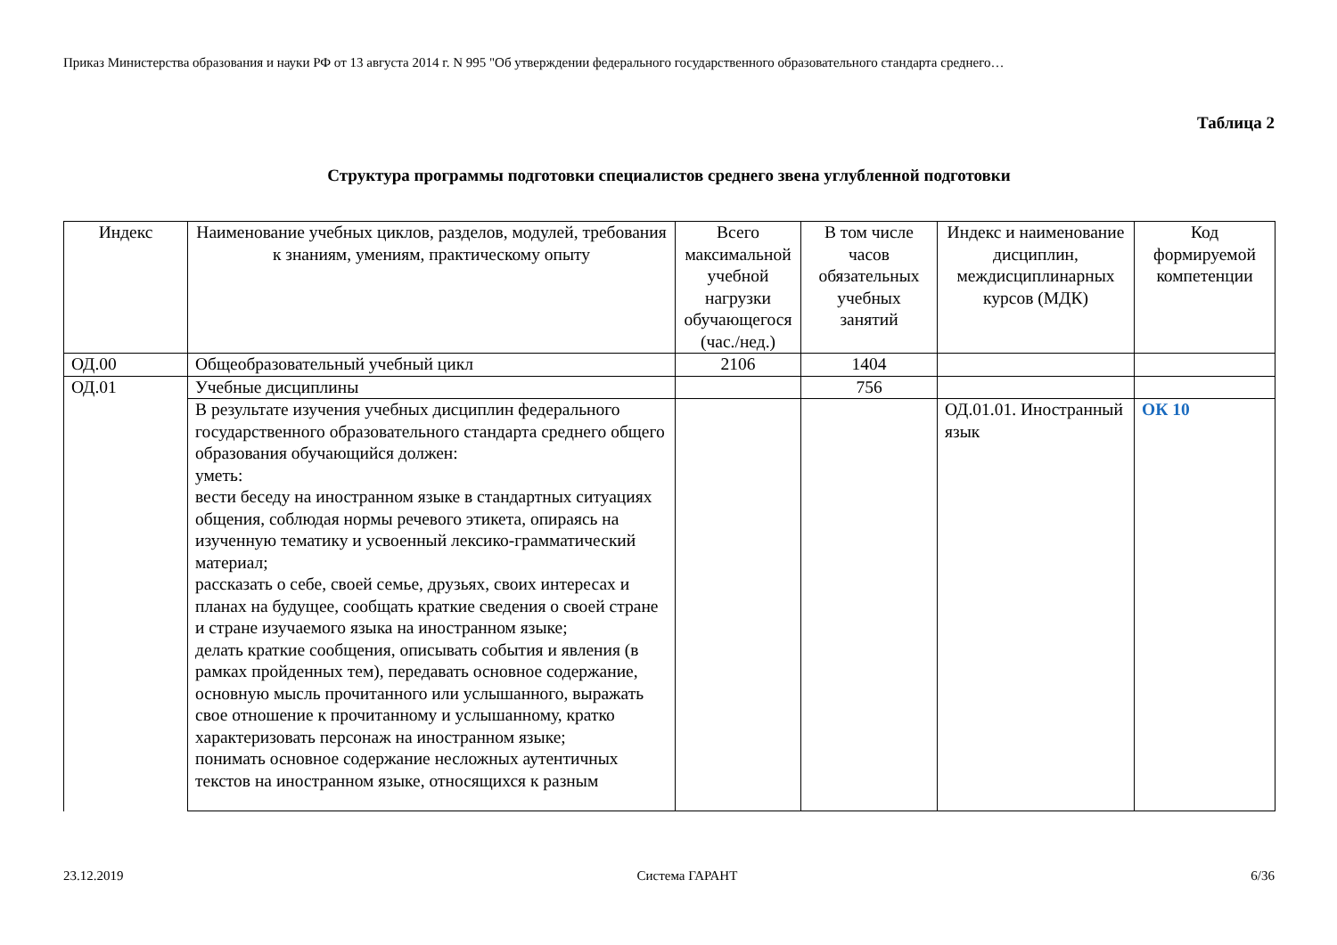Приказ Министерства образования и науки РФ от 13 августа 2014 г. N 995 "Об утверждении федерального государственного образовательного стандарта среднего…
Таблица 2
Структура программы подготовки специалистов среднего звена углубленной подготовки
| Индекс | Наименование учебных циклов, разделов, модулей, требования к знаниям, умениям, практическому опыту | Всего максимальной учебной нагрузки обучающегося (час./нед.) | В том числе часов обязательных учебных занятий | Индекс и наименование дисциплин, междисциплинарных курсов (МДК) | Код формируемой компетенции |
| --- | --- | --- | --- | --- | --- |
| ОД.00 | Общеобразовательный учебный цикл | 2106 | 1404 | | |
| ОД.01 | Учебные дисциплины | | 756 | | |
| | В результате изучения учебных дисциплин федерального государственного образовательного стандарта среднего общего образования обучающийся должен: уметь: вести беседу на иностранном языке в стандартных ситуациях общения, соблюдая нормы речевого этикета, опираясь на изученную тематику и усвоенный лексико-грамматический материал; рассказать о себе, своей семье, друзьях, своих интересах и планах на будущее, сообщать краткие сведения о своей стране и стране изучаемого языка на иностранном языке; делать краткие сообщения, описывать события и явления (в рамках пройденных тем), передавать основное содержание, основную мысль прочитанного или услышанного, выражать свое отношение к прочитанному и услышанному, кратко характеризовать персонаж на иностранном языке; понимать основное содержание несложных аутентичных текстов на иностранном языке, относящихся к разным | | | ОД.01.01. Иностранный язык | ОК 10 |
23.12.2019 Система ГАРАНТ 6/36